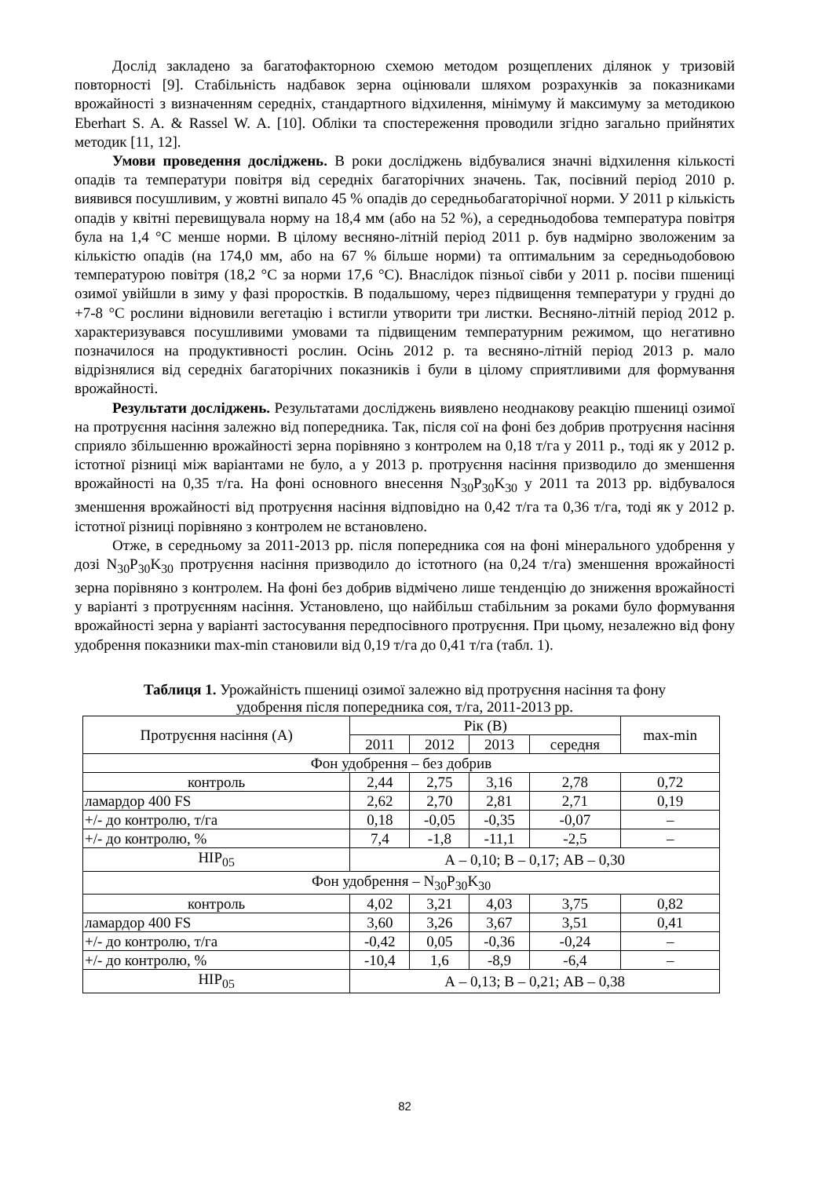Дослід закладено за багатофакторною схемою методом розщеплених ділянок у тризовій повторності [9]. Стабільність надбавок зерна оцінювали шляхом розрахунків за показниками врожайності з визначенням середніх, стандартного відхилення, мінімуму й максимуму за методикою Eberhart S. A. & Rassel W. A. [10]. Обліки та спостереження проводили згідно загально прийнятих методик [11, 12].
Умови проведення досліджень. В роки досліджень відбувалися значні відхилення кількості опадів та температури повітря від середніх багаторічних значень. Так, посівний період 2010 р. виявився посушливим, у жовтні випало 45 % опадів до середньобагаторічної норми. У 2011 р кількість опадів у квітні перевищувала норму на 18,4 мм (або на 52 %), а середньодобова температура повітря була на 1,4 °С менше норми. В цілому весняно-літній період 2011 р. був надмірно зволоженим за кількістю опадів (на 174,0 мм, або на 67 % більше норми) та оптимальним за середньодобовою температурою повітря (18,2 °С за норми 17,6 °С). Внаслідок пізньої сівби у 2011 р. посіви пшениці озимої увійшли в зиму у фазі проростків. В подальшому, через підвищення температури у грудні до +7-8 °С рослини відновили вегетацію і встигли утворити три листки. Весняно-літній період 2012 р. характеризувався посушливими умовами та підвищеним температурним режимом, що негативно позначилося на продуктивності рослин. Осінь 2012 р. та весняно-літній період 2013 р. мало відрізнялися від середніх багаторічних показників і були в цілому сприятливими для формування врожайності.
Результати досліджень. Результатами досліджень виявлено неоднакову реакцію пшениці озимої на протруєння насіння залежно від попередника. Так, після сої на фоні без добрив протруєння насіння сприяло збільшенню врожайності зерна порівняно з контролем на 0,18 т/га у 2011 р., тоді як у 2012 р. істотної різниці між варіантами не було, а у 2013 р. протруєння насіння призводило до зменшення врожайності на 0,35 т/га. На фоні основного внесення N<sub>30</sub>P<sub>30</sub>K<sub>30</sub> у 2011 та 2013 рр. відбувалося зменшення врожайності від протруєння насіння відповідно на 0,42 т/га та 0,36 т/га, тоді як у 2012 р. істотної різниці порівняно з контролем не встановлено.
Отже, в середньому за 2011-2013 рр. після попередника соя на фоні мінерального удобрення у дозі N<sub>30</sub>P<sub>30</sub>K<sub>30</sub> протруєння насіння призводило до істотного (на 0,24 т/га) зменшення врожайності зерна порівняно з контролем. На фоні без добрив відмічено лише тенденцію до зниження врожайності у варіанті з протруєнням насіння. Установлено, що найбільш стабільним за роками було формування врожайності зерна у варіанті застосування передпосівного протруєння. При цьому, незалежно від фону удобрення показники max-min становили від 0,19 т/га до 0,41 т/га (табл. 1).
Таблиця 1. Урожайність пшениці озимої залежно від протруєння насіння та фону
удобрення після попередника соя, т/га, 2011-2013 рр.
| Протруєння насіння (А) | Рік (В) | | | | max-min |
| --- | --- | --- | --- | --- | --- |
| | 2011 | 2012 | 2013 | середня | |
| Фон удобрення – без добрив | | | | | |
| контроль | 2,44 | 2,75 | 3,16 | 2,78 | 0,72 |
| ламардор 400 FS | 2,62 | 2,70 | 2,81 | 2,71 | 0,19 |
| +/- до контролю, т/га | 0,18 | -0,05 | -0,35 | -0,07 | – |
| +/- до контролю, % | 7,4 | -1,8 | -11,1 | -2,5 | – |
| НІР<sub>05</sub> | А – 0,10; В – 0,17; АВ – 0,30 | | | | |
| Фон удобрення – N<sub>30</sub>P<sub>30</sub>K<sub>30</sub> | | | | | |
| контроль | 4,02 | 3,21 | 4,03 | 3,75 | 0,82 |
| ламардор 400 FS | 3,60 | 3,26 | 3,67 | 3,51 | 0,41 |
| +/- до контролю, т/га | -0,42 | 0,05 | -0,36 | -0,24 | – |
| +/- до контролю, % | -10,4 | 1,6 | -8,9 | -6,4 | – |
| НІР<sub>05</sub> | А – 0,13; В – 0,21; АВ – 0,38 | | | | |
82